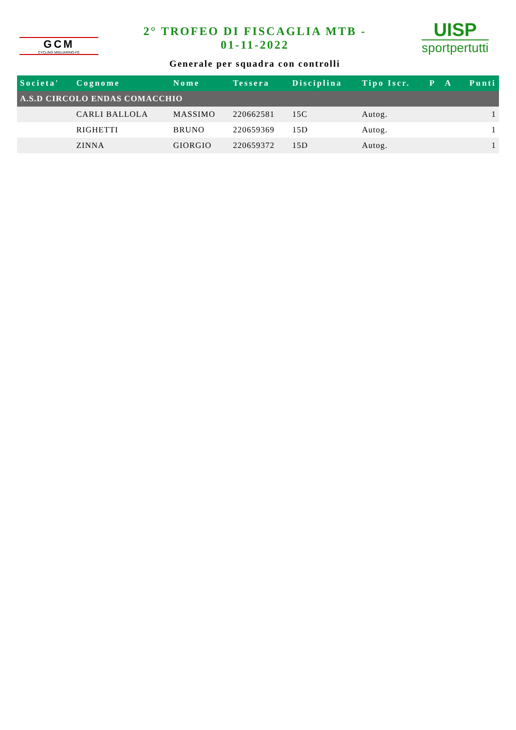GCM
CYCLING MIGLIARINO-FE
2° TROFEO DI FISCAGLIA MTB -
01-11-2022
Generale per squadra con controlli
UISP
sportpertutti
| Societa' | Cognome | Nome | Tessera | Disciplina | Tipo Iscr. | P | A | Punti |
| --- | --- | --- | --- | --- | --- | --- | --- | --- |
| A.S.D CIRCOLO ENDAS COMACCHIO | | | | | | | | |
| | CARLI BALLOLA | MASSIMO | 220662581 | 15C | Autog. | | | 1 |
| | RIGHETTI | BRUNO | 220659369 | 15D | Autog. | | | 1 |
| | ZINNA | GIORGIO | 220659372 | 15D | Autog. | | | 1 |